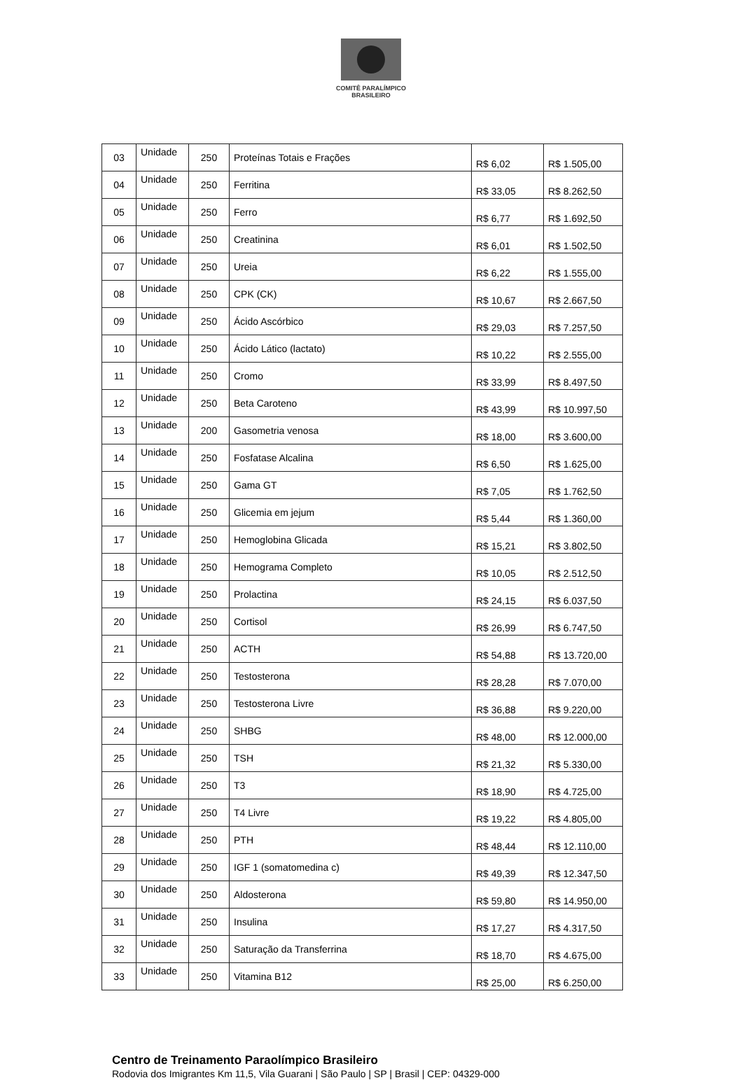COMITÊ PARALÍMPICO
BRASILEIRO
| 03 | Unidade | 250 | Proteínas Totais e Frações | R$ 6,02 | R$ 1.505,00 |
| 04 | Unidade | 250 | Ferritina | R$ 33,05 | R$ 8.262,50 |
| 05 | Unidade | 250 | Ferro | R$ 6,77 | R$ 1.692,50 |
| 06 | Unidade | 250 | Creatinina | R$ 6,01 | R$ 1.502,50 |
| 07 | Unidade | 250 | Ureia | R$ 6,22 | R$ 1.555,00 |
| 08 | Unidade | 250 | CPK (CK) | R$ 10,67 | R$ 2.667,50 |
| 09 | Unidade | 250 | Ácido Ascórbico | R$ 29,03 | R$ 7.257,50 |
| 10 | Unidade | 250 | Ácido Lático (lactato) | R$ 10,22 | R$ 2.555,00 |
| 11 | Unidade | 250 | Cromo | R$ 33,99 | R$ 8.497,50 |
| 12 | Unidade | 250 | Beta Caroteno | R$ 43,99 | R$ 10.997,50 |
| 13 | Unidade | 200 | Gasometria venosa | R$ 18,00 | R$ 3.600,00 |
| 14 | Unidade | 250 | Fosfatase Alcalina | R$ 6,50 | R$ 1.625,00 |
| 15 | Unidade | 250 | Gama GT | R$ 7,05 | R$ 1.762,50 |
| 16 | Unidade | 250 | Glicemia em jejum | R$ 5,44 | R$ 1.360,00 |
| 17 | Unidade | 250 | Hemoglobina Glicada | R$ 15,21 | R$ 3.802,50 |
| 18 | Unidade | 250 | Hemograma Completo | R$ 10,05 | R$ 2.512,50 |
| 19 | Unidade | 250 | Prolactina | R$ 24,15 | R$ 6.037,50 |
| 20 | Unidade | 250 | Cortisol | R$ 26,99 | R$ 6.747,50 |
| 21 | Unidade | 250 | ACTH | R$ 54,88 | R$ 13.720,00 |
| 22 | Unidade | 250 | Testosterona | R$ 28,28 | R$ 7.070,00 |
| 23 | Unidade | 250 | Testosterona Livre | R$ 36,88 | R$ 9.220,00 |
| 24 | Unidade | 250 | SHBG | R$ 48,00 | R$ 12.000,00 |
| 25 | Unidade | 250 | TSH | R$ 21,32 | R$ 5.330,00 |
| 26 | Unidade | 250 | T3 | R$ 18,90 | R$ 4.725,00 |
| 27 | Unidade | 250 | T4 Livre | R$ 19,22 | R$ 4.805,00 |
| 28 | Unidade | 250 | PTH | R$ 48,44 | R$ 12.110,00 |
| 29 | Unidade | 250 | IGF 1 (somatomedina c) | R$ 49,39 | R$ 12.347,50 |
| 30 | Unidade | 250 | Aldosterona | R$ 59,80 | R$ 14.950,00 |
| 31 | Unidade | 250 | Insulina | R$ 17,27 | R$ 4.317,50 |
| 32 | Unidade | 250 | Saturação da Transferrina | R$ 18,70 | R$ 4.675,00 |
| 33 | Unidade | 250 | Vitamina B12 | R$ 25,00 | R$ 6.250,00 |
Centro de Treinamento Paraolímpico Brasileiro
Rodovia dos Imigrantes Km 11,5, Vila Guarani | São Paulo | SP | Brasil | CEP: 04329-000